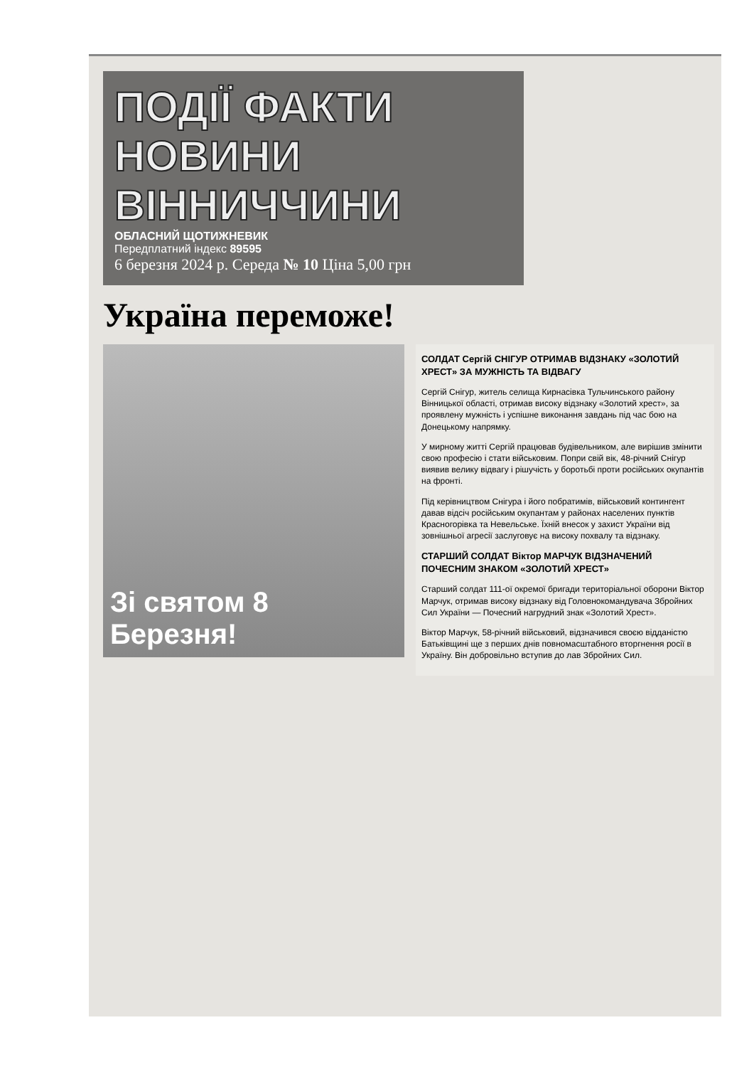ПОДІЇ ФАКТИ
НОВИНИ
ВІННИЧЧИНИ
ОБЛАСНИЙ ЩОТИЖНЕВИК
Передплатний індекс 89595
6 березня 2024 р. Середа № 10 Ціна 5,00 грн
Україна переможе!
Зі святом 8 Березня!
СОЛДАТ Сергій СНІГУР ОТРИМАВ ВІДЗНАКУ «ЗОЛОТИЙ ХРЕСТ» ЗА МУЖНІСТЬ ТА ВІДВАГУ
Сергій Снігур, житель селища Кирнасівка Тульчинського району Вінницької області, отримав високу відзнаку «Золотий хрест», за проявлену мужність і успішне виконання завдань під час бою на Донецькому напрямку.
У мирному житті Сергій працював будівельником, але вирішив змінити свою професію і стати військовим. Попри свій вік, 48-річний Снігур виявив велику відвагу і рішучість у боротьбі проти російських окупантів на фронті.
Під керівництвом Снігура і його побратимів, військовий контингент давав відсіч російським окупантам у районах населених пунктів Красногорівка та Невельське. Їхній внесок у захист України від зовнішньої агресії заслуговує на високу похвалу та відзнаку.
СТАРШИЙ СОЛДАТ Віктор МАРЧУК ВІДЗНАЧЕНИЙ ПОЧЕСНИМ ЗНАКОМ «ЗОЛОТИЙ ХРЕСТ»
Старший солдат 111-ої окремої бригади територіальної оборони Віктор Марчук, отримав високу відзнаку від Головнокомандувача Збройних Сил України — Почесний нагрудний знак «Золотий Хрест».
Віктор Марчук, 58-річний військовий, відзначився своєю відданістю Батьківщині ще з перших днів повномасштабного вторгнення росії в Україну. Він добровільно вступив до лав Збройних Сил.